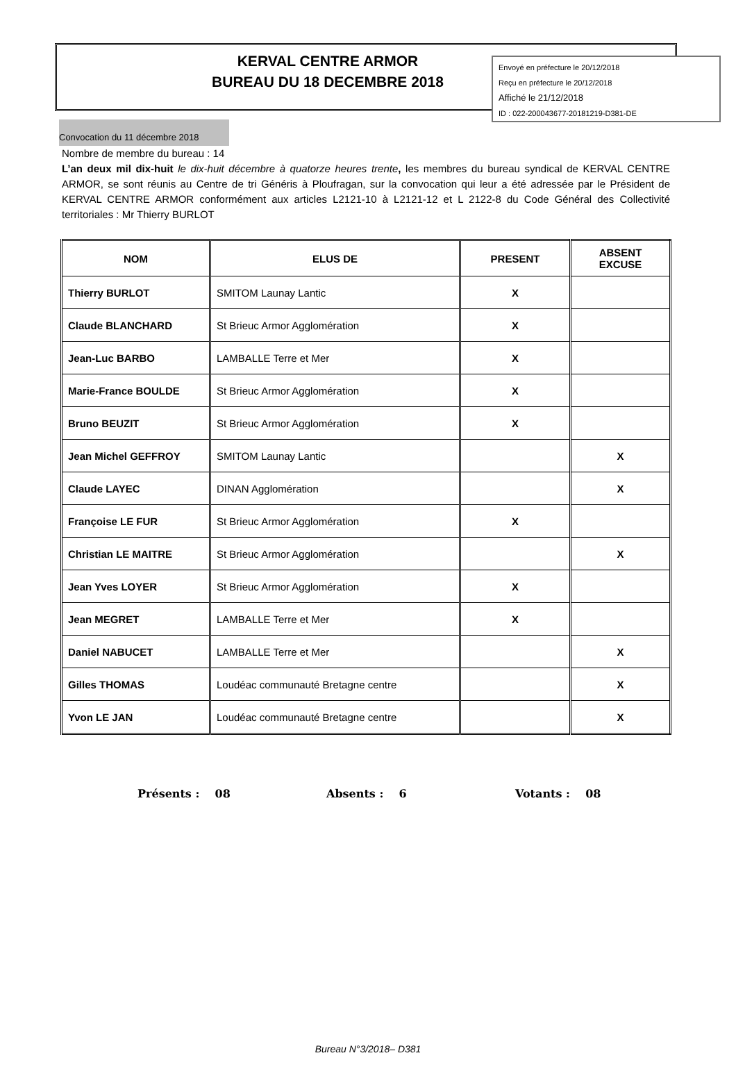Envoyé en préfecture le 20/12/2018
Reçu en préfecture le 20/12/2018
Affiché le 21/12/2018
ID : 022-200043677-20181219-D381-DE
KERVAL CENTRE ARMOR
BUREAU DU 18 DECEMBRE 2018
Convocation du 11 décembre 2018
Nombre de membre du bureau : 14
L’an deux mil dix-huit le dix-huit décembre à quatorze heures trente, les membres du bureau syndical de KERVAL CENTRE ARMOR, se sont réunis au Centre de tri Généris à Ploufragan, sur la convocation qui leur a été adressée par le Président de KERVAL CENTRE ARMOR conformément aux articles L2121-10 à L2121-12 et L 2122-8 du Code Général des Collectivité territoriales : Mr Thierry BURLOT
| NOM | ELUS DE | PRESENT | ABSENT EXCUSE |
| --- | --- | --- | --- |
| Thierry BURLOT | SMITOM Launay Lantic | X | |
| Claude BLANCHARD | St Brieuc Armor Agglomération | X | |
| Jean-Luc BARBO | LAMBALLE Terre et Mer | X | |
| Marie-France BOULDE | St Brieuc Armor Agglomération | X | |
| Bruno BEUZIT | St Brieuc Armor Agglomération | X | |
| Jean Michel GEFFROY | SMITOM Launay Lantic | | X |
| Claude LAYEC | DINAN Agglomération | | X |
| Françoise LE FUR | St Brieuc Armor Agglomération | X | |
| Christian LE MAITRE | St Brieuc Armor Agglomération | | X |
| Jean Yves LOYER | St Brieuc Armor Agglomération | X | |
| Jean MEGRET | LAMBALLE Terre et Mer | X | |
| Daniel NABUCET | LAMBALLE Terre et Mer | | X |
| Gilles THOMAS | Loudéac communauté Bretagne centre | | X |
| Yvon LE JAN | Loudéac communauté Bretagne centre | | X |
Présents : 08 Absents : 6 Votants : 08
Bureau N°3/2018– D381